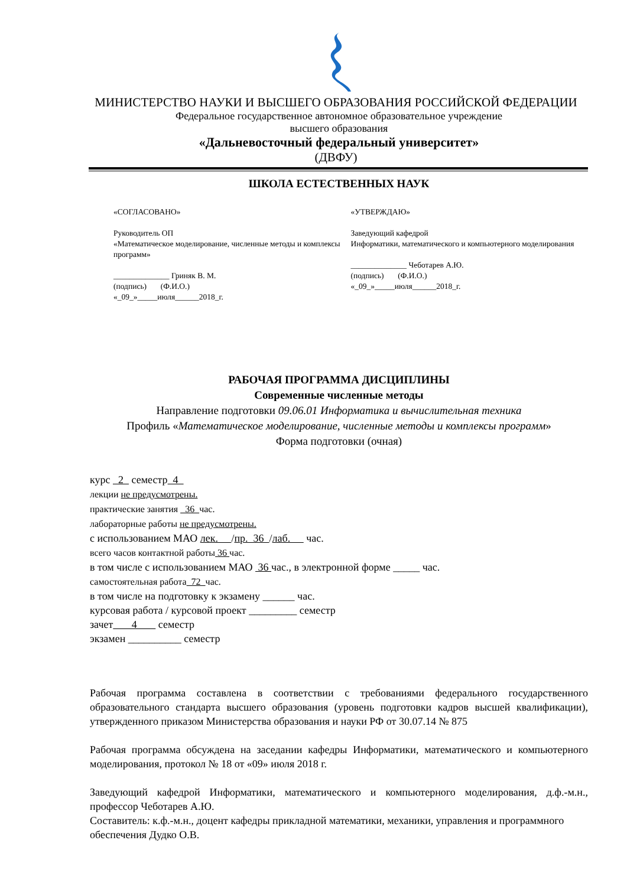МИНИСТЕРСТВО НАУКИ И ВЫСШЕГО ОБРАЗОВАНИЯ РОССИЙСКОЙ ФЕДЕРАЦИИ
Федеральное государственное автономное образовательное учреждение
высшего образования
«Дальневосточный федеральный университет»
(ДВФУ)
ШКОЛА ЕСТЕСТВЕННЫХ НАУК
«СОГЛАСОВАНО»
Руководитель ОП
«Математическое моделирование, численные методы и комплексы программ»
______________ Гриняк В. М.
(подпись) (Ф.И.О.)
«_09_»_____июля______2018_г.
«УТВЕРЖДАЮ»
Заведующий кафедрой
Информатики, математического и компьютерного моделирования
______________ Чеботарев А.Ю.
(подпись) (Ф.И.О.)
«_09_»_____июля______2018_г.
РАБОЧАЯ ПРОГРАММА ДИСЦИПЛИНЫ
Современные численные методы
Направление подготовки 09.06.01 Информатика и вычислительная техника
Профиль «Математическое моделирование, численные методы и комплексы программ»
Форма подготовки (очная)
курс 2 семестр 4
лекции не предусмотрены.
практические занятия 36 час.
лабораторные работы не предусмотрены.
с использованием МАО лек. /пр. 36 /лаб. час.
всего часов контактной работы 36 час.
в том числе с использованием МАО 36 час., в электронной форме _____ час.
самостоятельная работа 72 час.
в том числе на подготовку к экзамену ______ час.
курсовая работа / курсовой проект _________ семестр
зачет 4 семестр
экзамен __________ семестр
Рабочая программа составлена в соответствии с требованиями федерального государственного образовательного стандарта высшего образования (уровень подготовки кадров высшей квалификации), утвержденного приказом Министерства образования и науки РФ от 30.07.14 № 875
Рабочая программа обсуждена на заседании кафедры Информатики, математического и компьютерного моделирования, протокол № 18 от «09» июля 2018 г.
Заведующий кафедрой Информатики, математического и компьютерного моделирования, д.ф.-м.н., профессор Чеботарев А.Ю.
Составитель: к.ф.-м.н., доцент кафедры прикладной математики, механики, управления и программного обеспечения Дудко О.В.